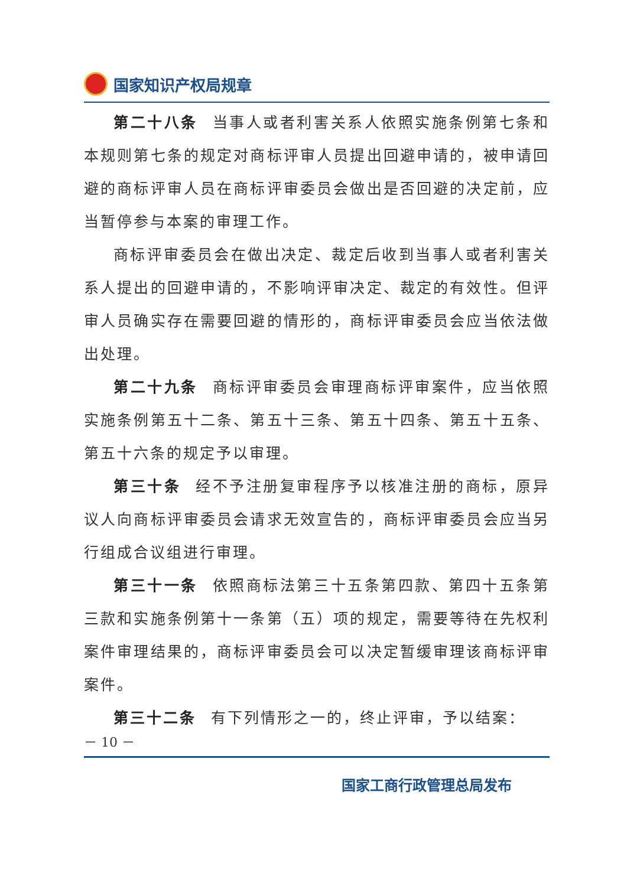国家知识产权局规章
第二十八条 当事人或者利害关系人依照实施条例第七条和本规则第七条的规定对商标评审人员提出回避申请的，被申请回避的商标评审人员在商标评审委员会做出是否回避的决定前，应当暂停参与本案的审理工作。
商标评审委员会在做出决定、裁定后收到当事人或者利害关系人提出的回避申请的，不影响评审决定、裁定的有效性。但评审人员确实存在需要回避的情形的，商标评审委员会应当依法做出处理。
第二十九条 商标评审委员会审理商标评审案件，应当依照实施条例第五十二条、第五十三条、第五十四条、第五十五条、第五十六条的规定予以审理。
第三十条 经不予注册复审程序予以核准注册的商标，原异议人向商标评审委员会请求无效宣告的，商标评审委员会应当另行组成合议组进行审理。
第三十一条 依照商标法第三十五条第四款、第四十五条第三款和实施条例第十一条第（五）项的规定，需要等待在先权利案件审理结果的，商标评审委员会可以决定暂缓审理该商标评审案件。
第三十二条 有下列情形之一的，终止评审，予以结案：
－ 10 －
国家工商行政管理总局发布